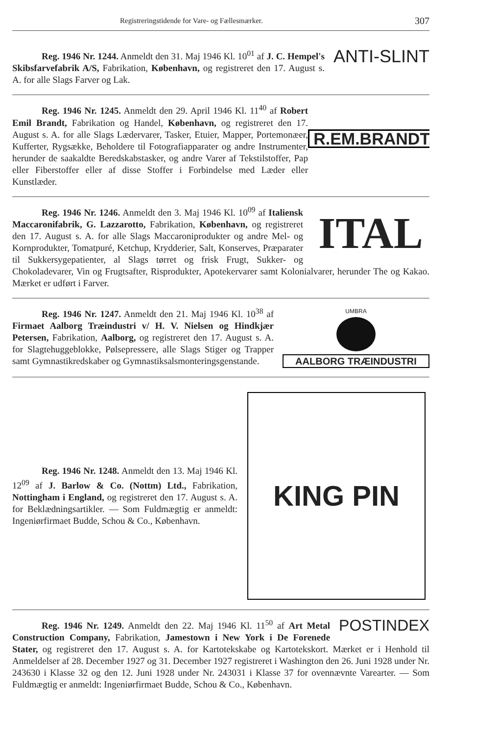Registreringstidende for Vare- og Fællesmærker. 307
ANTI-SLINT
Reg. 1946 Nr. 1244. Anmeldt den 31. Maj 1946 Kl. 10<sup>01</sup> af J. C. Hempel's Skibsfarvefabrik A/S, Fabrikation, København, og registreret den 17. August s. A. for alle Slags Farver og Lak.
R.EM.BRANDT.
Reg. 1946 Nr. 1245. Anmeldt den 29. April 1946 Kl. 11<sup>40</sup> af Robert Emil Brandt, Fabrikation og Handel, København, og registreret den 17. August s. A. for alle Slags Lædervarer, Tasker, Etuier, Mapper, Portemonæer, Kufferter, Rygsække, Beholdere til Fotografiapparater og andre Instrumenter, herunder de saakaldte Beredskabstasker, og andre Varer af Tekstilstoffer, Pap eller Fiberstoffer eller af disse Stoffer i Forbindelse med Læder eller Kunstlæder.
ITAL
Reg. 1946 Nr. 1246. Anmeldt den 3. Maj 1946 Kl. 10<sup>09</sup> af Italiensk Maccaronifabrik, G. Lazzarotto, Fabrikation, København, og registreret den 17. August s. A. for alle Slags Maccaroniprodukter og andre Mel- og Kornprodukter, Tomatpuré, Ketchup, Krydderier, Salt, Konserves, Præparater til Sukkersygepatienter, al Slags tørret og frisk Frugt, Sukker- og Chokoladevarer, Vin og Frugtsafter, Risprodukter, Apotekervarer samt Kolonialvarer, herunder The og Kakao. Mærket er udført i Farver.
UMBRA
AALBORG TRÆINDUSTRI
Reg. 1946 Nr. 1247. Anmeldt den 21. Maj 1946 Kl. 10<sup>38</sup> af Firmaet Aalborg Træindustri v/ H. V. Nielsen og Hindkjær Petersen, Fabrikation, Aalborg, og registreret den 17. August s. A. for Slagtehuggeblokke, Pølsepressere, alle Slags Stiger og Trapper samt Gymnastikredskaber og Gymnastiksalsmonteringsgenstande.
Reg. 1946 Nr. 1248. Anmeldt den 13. Maj 1946 Kl. 12<sup>09</sup> af J. Barlow & Co. (Nottm) Ltd., Fabrikation, Nottingham i England, og registreret den 17. August s. A. for Beklædningsartikler. — Som Fuldmægtig er anmeldt: Ingeniørfirmaet Budde, Schou & Co., København.
KING PIN
POSTINDEX
Reg. 1946 Nr. 1249. Anmeldt den 22. Maj 1946 Kl. 11<sup>50</sup> af Art Metal Construction Company, Fabrikation, Jamestown i New York i De Forenede Stater, og registreret den 17. August s. A. for Kartotekskabe og Kartotekskort. Mærket er i Henhold til Anmeldelser af 28. December 1927 og 31. December 1927 registreret i Washington den 26. Juni 1928 under Nr. 243630 i Klasse 32 og den 12. Juni 1928 under Nr. 243031 i Klasse 37 for ovennævnte Varearter. — Som Fuldmægtig er anmeldt: Ingeniørfirmaet Budde, Schou & Co., København.